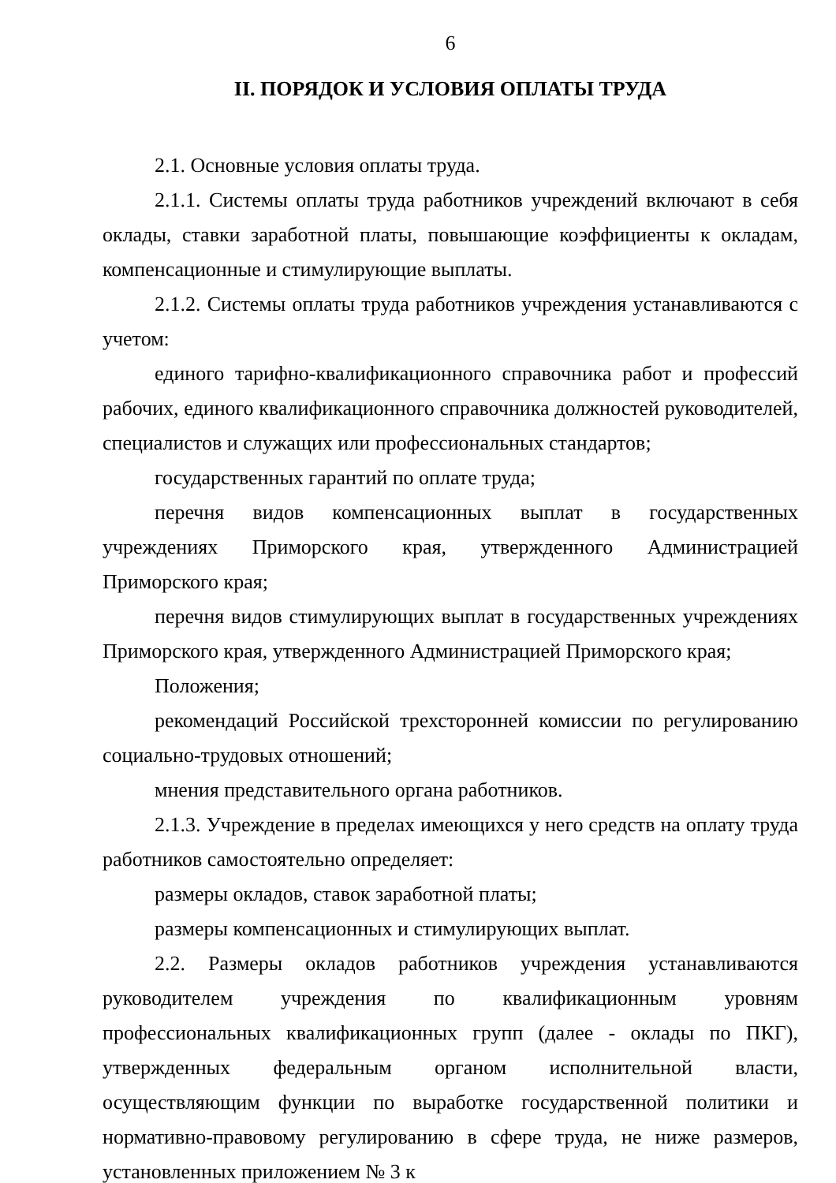6
II. ПОРЯДОК И УСЛОВИЯ ОПЛАТЫ ТРУДА
2.1. Основные условия оплаты труда.
2.1.1. Системы оплаты труда работников учреждений включают в себя оклады, ставки заработной платы, повышающие коэффициенты к окладам, компенсационные и стимулирующие выплаты.
2.1.2. Системы оплаты труда работников учреждения устанавливаются с учетом:
единого тарифно-квалификационного справочника работ и профессий рабочих, единого квалификационного справочника должностей руководителей, специалистов и служащих или профессиональных стандартов;
государственных гарантий по оплате труда;
перечня видов компенсационных выплат в государственных учреждениях Приморского края, утвержденного Администрацией Приморского края;
перечня видов стимулирующих выплат в государственных учреждениях Приморского края, утвержденного Администрацией Приморского края;
Положения;
рекомендаций Российской трехсторонней комиссии по регулированию социально-трудовых отношений;
мнения представительного органа работников.
2.1.3. Учреждение в пределах имеющихся у него средств на оплату труда работников самостоятельно определяет:
размеры окладов, ставок заработной платы;
размеры компенсационных и стимулирующих выплат.
2.2. Размеры окладов работников учреждения устанавливаются руководителем учреждения по квалификационным уровням профессиональных квалификационных групп (далее - оклады по ПКГ), утвержденных федеральным органом исполнительной власти, осуществляющим функции по выработке государственной политики и нормативно-правовому регулированию в сфере труда, не ниже размеров, установленных приложением № 3 к